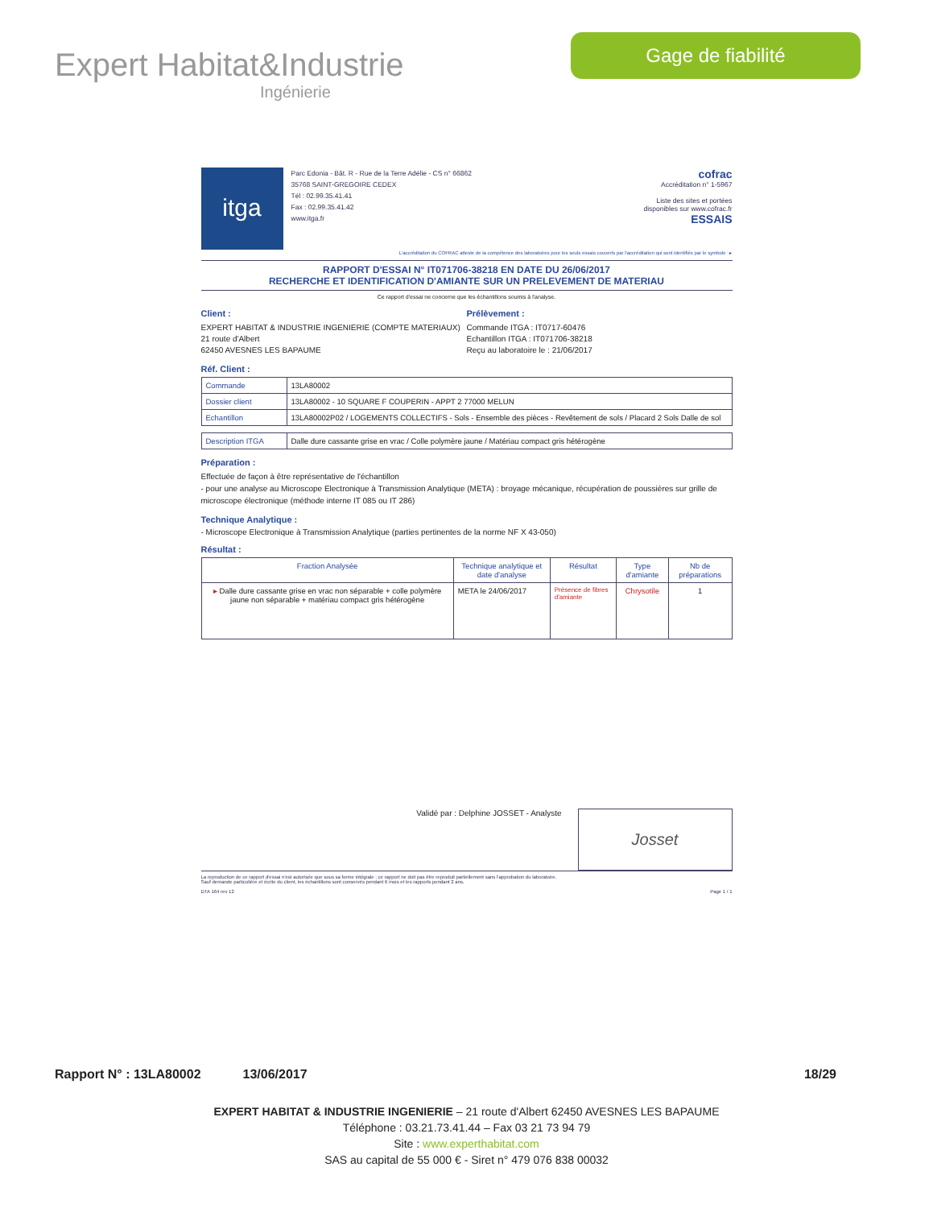Expert Habitat&Industrie
Ingénierie
Gage de fiabilité
itga
Parc Edonia - Bât. R - Rue de la Terre Adélie - CS n° 66862
35768 SAINT-GREGOIRE CEDEX
Tél : 02.99.35.41.41
Fax : 02.99.35.41.42
www.itga.fr
cofrac
Accréditation n° 1-5967
Liste des sites et portées
disponibles sur www.cofrac.fr
ESSAIS
L'accréditation du COFRAC atteste de la compétence des laboratoires pour les seuls essais couverts par l'accréditation qui sont identifiés par le symbole : ▸
RAPPORT D'ESSAI N° IT071706-38218 EN DATE DU 26/06/2017
RECHERCHE ET IDENTIFICATION D'AMIANTE SUR UN PRELEVEMENT DE MATERIAU
Ce rapport d'essai ne concerne que les échantillons soumis à l'analyse.
Client :
EXPERT HABITAT & INDUSTRIE INGENIERIE (COMPTE MATERIAUX)
21 route d'Albert
62450 AVESNES LES BAPAUME
Prélèvement :
Commande ITGA : IT0717-60476
Echantillon ITGA : IT071706-38218
Reçu au laboratoire le : 21/06/2017
Réf. Client :
| Commande | 13LA80002 |
| Dossier client | 13LA80002 - 10 SQUARE F COUPERIN - APPT 2 77000 MELUN |
| Echantillon | 13LA80002P02 / LOGEMENTS COLLECTIFS - Sols - Ensemble des pièces - Revêtement de sols / Placard 2 Sols Dalle de sol |
| Description ITGA | Dalle dure cassante grise en vrac / Colle polymère jaune / Matériau compact gris hétérogène |
Préparation :
Effectuée de façon à être représentative de l'échantillon
- pour une analyse au Microscope Electronique à Transmission Analytique (META) : broyage mécanique, récupération de poussières sur grille de microscope électronique (méthode interne IT 085 ou IT 286)
Technique Analytique :
- Microscope Electronique à Transmission Analytique (parties pertinentes de la norme NF X 43-050)
Résultat :
| Fraction Analysée | Technique analytique et date d'analyse | Résultat | Type d'amiante | Nb de préparations |
| --- | --- | --- | --- | --- |
| ▸ Dalle dure cassante grise en vrac non séparable + colle polymère jaune non séparable + matériau compact gris hétérogène | META le 24/06/2017 | Présence de fibres d'amiante | Chrysotile | 1 |
Validé par : Delphine JOSSET - Analyste
Josset
La reproduction de ce rapport d'essai n'est autorisée que sous sa forme intégrale ; ce rapport ne doit pas être reproduit partiellement sans l'approbation du laboratoire.
Sauf demande particulière et écrite du client, les échantillons sont conservés pendant 6 mois et les rapports pendant 2 ans.
DTA 164 rev 12 Page 1 / 1
Rapport N° : 13LA80002 13/06/2017 18/29
EXPERT HABITAT & INDUSTRIE INGENIERIE – 21 route d'Albert 62450 AVESNES LES BAPAUME
Téléphone : 03.21.73.41.44 – Fax 03 21 73 94 79
Site : www.experthabitat.com
SAS au capital de 55 000 € - Siret n° 479 076 838 00032